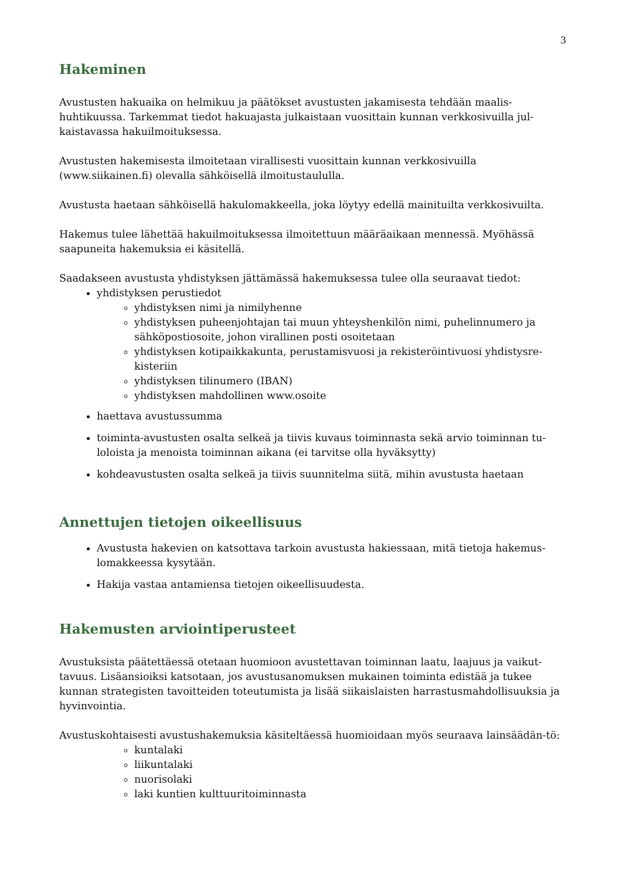3
Hakeminen
Avustusten hakuaika on helmikuu ja päätökset avustusten jakamisesta tehdään maalis-huhtikuussa. Tarkemmat tiedot hakuajasta julkaistaan vuosittain kunnan verkkosivuilla jul-kaistavassa hakuilmoituksessa.
Avustusten hakemisesta ilmoitetaan virallisesti vuosittain kunnan verkkosivuilla (www.siikainen.fi) olevalla sähköisellä ilmoitustaululla.
Avustusta haetaan sähköisellä hakulomakkeella, joka löytyy edellä mainituilta verkkosivuilta.
Hakemus tulee lähettää hakuilmoituksessa ilmoitettuun määräaikaan mennessä. Myöhässä saapuneita hakemuksia ei käsitellä.
Saadakseen avustusta yhdistyksen jättämässä hakemuksessa tulee olla seuraavat tiedot:
yhdistyksen perustiedot
yhdistyksen nimi ja nimilyhenne
yhdistyksen puheenjohtajan tai muun yhteyshenkilön nimi, puhelinnumero ja sähköpostiosoite, johon virallinen posti osoitetaan
yhdistyksen kotipaikkakunta, perustamisvuosi ja rekisteröintivuosi yhdistysre-kisteriin
yhdistyksen tilinumero (IBAN)
yhdistyksen mahdollinen www.osoite
haettava avustussumma
toiminta-avustusten osalta selkeä ja tiivis kuvaus toiminnasta sekä arvio toiminnan tu-loloista ja menoista toiminnan aikana (ei tarvitse olla hyväksytty)
kohdeavustusten osalta selkeä ja tiivis suunnitelma siitä, mihin avustusta haetaan
Annettujen tietojen oikeellisuus
Avustusta hakevien on katsottava tarkoin avustusta hakiessaan, mitä tietoja hakemus-lomakkeessa kysytään.
Hakija vastaa antamiensa tietojen oikeellisuudesta.
Hakemusten arviointiperusteet
Avustuksista päätettäessä otetaan huomioon avustettavan toiminnan laatu, laajuus ja vaikut-tavuus. Lisäansioiksi katsotaan, jos avustusanomuksen mukainen toiminta edistää ja tukee kunnan strategisten tavoitteiden toteutumista ja lisää siikaislaisten harrastusmahdollisuuksia ja hyvinvointia.
Avustuskohtaisesti avustushakemuksia käsiteltäessä huomioidaan myös seuraava lainsäädän-tö:
kuntalaki
liikuntalaki
nuorisolaki
laki kuntien kulttuuritoiminnasta